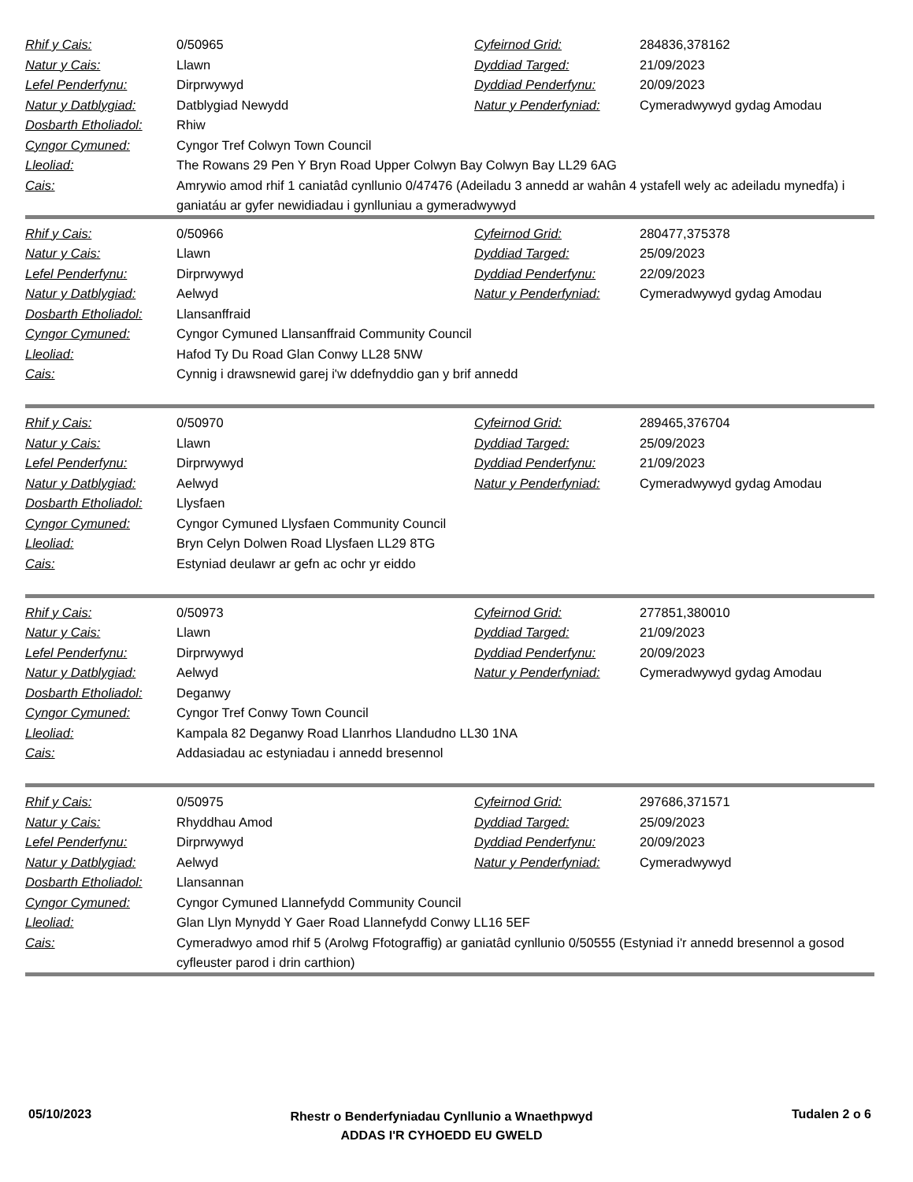| Rhif y Cais: | 0/50965 | Cyfeirnod Grid: | 284836,378162 |
| Natur y Cais: | Llawn | Dyddiad Targed: | 21/09/2023 |
| Lefel Penderfynu: | Dirprwywyd | Dyddiad Penderfynu: | 20/09/2023 |
| Natur y Datblygiad: | Datblygiad Newydd | Natur y Penderfyniad: | Cymeradwywyd gydag Amodau |
| Dosbarth Etholiadol: | Rhiw | | |
| Cyngor Cymuned: | Cyngor Tref Colwyn Town Council | | |
| Lleoliad: | The Rowans 29 Pen Y Bryn Road Upper Colwyn Bay Colwyn Bay LL29 6AG | | |
| Cais: | Amrywio amod rhif 1 caniatâd cynllunio 0/47476 (Adeiladu 3 annedd ar wahân 4 ystafell wely ac adeiladu mynedfa) i ganiatáu ar gyfer newidiadau i gynlluniau a gymeradwywyd | | |
| Rhif y Cais: | 0/50966 | Cyfeirnod Grid: | 280477,375378 |
| Natur y Cais: | Llawn | Dyddiad Targed: | 25/09/2023 |
| Lefel Penderfynu: | Dirprwywyd | Dyddiad Penderfynu: | 22/09/2023 |
| Natur y Datblygiad: | Aelwyd | Natur y Penderfyniad: | Cymeradwywyd gydag Amodau |
| Dosbarth Etholiadol: | Llansanffraid | | |
| Cyngor Cymuned: | Cyngor Cymuned Llansanffraid Community Council | | |
| Lleoliad: | Hafod Ty Du Road Glan Conwy LL28 5NW | | |
| Cais: | Cynnig i drawsnewid garej i'w ddefnyddio gan y brif annedd | | |
| Rhif y Cais: | 0/50970 | Cyfeirnod Grid: | 289465,376704 |
| Natur y Cais: | Llawn | Dyddiad Targed: | 25/09/2023 |
| Lefel Penderfynu: | Dirprwywyd | Dyddiad Penderfynu: | 21/09/2023 |
| Natur y Datblygiad: | Aelwyd | Natur y Penderfyniad: | Cymeradwywyd gydag Amodau |
| Dosbarth Etholiadol: | Llysfaen | | |
| Cyngor Cymuned: | Cyngor Cymuned Llysfaen Community Council | | |
| Lleoliad: | Bryn Celyn Dolwen Road Llysfaen LL29 8TG | | |
| Cais: | Estyniad deulawr ar gefn ac ochr yr eiddo | | |
| Rhif y Cais: | 0/50973 | Cyfeirnod Grid: | 277851,380010 |
| Natur y Cais: | Llawn | Dyddiad Targed: | 21/09/2023 |
| Lefel Penderfynu: | Dirprwywyd | Dyddiad Penderfynu: | 20/09/2023 |
| Natur y Datblygiad: | Aelwyd | Natur y Penderfyniad: | Cymeradwywyd gydag Amodau |
| Dosbarth Etholiadol: | Deganwy | | |
| Cyngor Cymuned: | Cyngor Tref Conwy Town Council | | |
| Lleoliad: | Kampala 82 Deganwy Road Llanrhos Llandudno LL30 1NA | | |
| Cais: | Addasiadau ac estyniadau i annedd bresennol | | |
| Rhif y Cais: | 0/50975 | Cyfeirnod Grid: | 297686,371571 |
| Natur y Cais: | Rhyddhau Amod | Dyddiad Targed: | 25/09/2023 |
| Lefel Penderfynu: | Dirprwywyd | Dyddiad Penderfynu: | 20/09/2023 |
| Natur y Datblygiad: | Aelwyd | Natur y Penderfyniad: | Cymeradwywyd |
| Dosbarth Etholiadol: | Llansannan | | |
| Cyngor Cymuned: | Cyngor Cymuned Llannefydd Community Council | | |
| Lleoliad: | Glan Llyn Mynydd Y Gaer Road Llannefydd Conwy LL16 5EF | | |
| Cais: | Cymeradwyo amod rhif 5 (Arolwg Ffotograffig) ar ganiatâd cynllunio 0/50555 (Estyniad i'r annedd bresennol a gosod cyfleuster parod i drin carthion) | | |
05/10/2023
Rhestr o Benderfyniadau Cynllunio a Wnaethpwyd
ADDAS I'R CYHOEDD EU GWELD
Tudalen 2 o 6